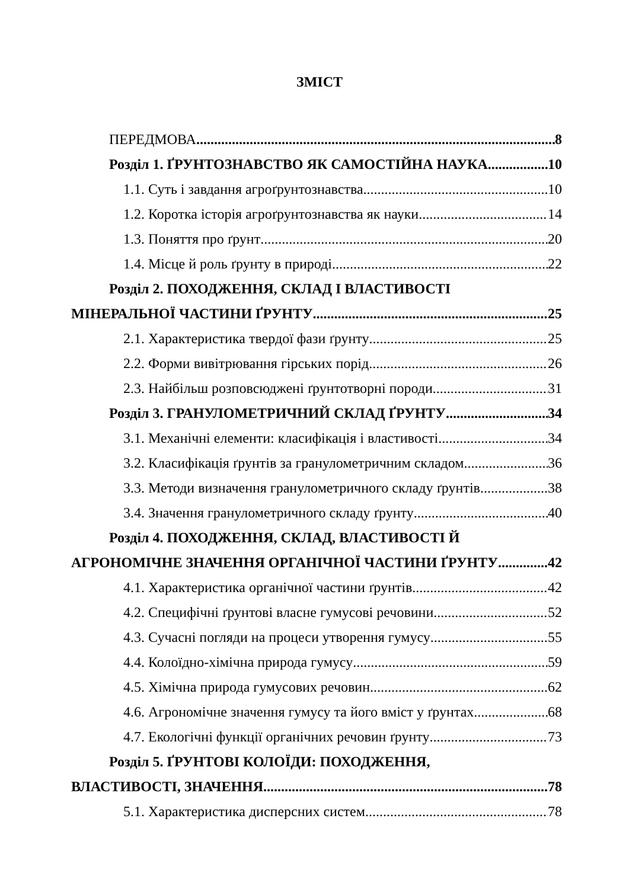ЗМІСТ
ПЕРЕДМОВА 8
Розділ 1. ҐРУНТОЗНАВСТВО ЯК САМОСТІЙНА НАУКА 10
1.1. Суть і завдання агроґрунтознавства 10
1.2. Коротка історія агроґрунтознавства як науки 14
1.3. Поняття про ґрунт 20
1.4. Місце й роль ґрунту в природі 22
Розділ 2. ПОХОДЖЕННЯ, СКЛАД І ВЛАСТИВОСТІ
МІНЕРАЛЬНОЇ ЧАСТИНИ ҐРУНТУ 25
2.1. Характеристика твердої фази ґрунту 25
2.2. Форми вивітрювання гірських порід 26
2.3. Найбільш розповсюджені ґрунтотворні породи 31
Розділ 3. ГРАНУЛОМЕТРИЧНИЙ СКЛАД ҐРУНТУ 34
3.1. Механічні елементи: класифікація і властивості 34
3.2. Класифікація ґрунтів за гранулометричним складом 36
3.3. Методи визначення гранулометричного складу ґрунтів 38
3.4. Значення гранулометричного складу ґрунту 40
Розділ 4. ПОХОДЖЕННЯ, СКЛАД, ВЛАСТИВОСТІ Й
АГРОНОМІЧНЕ ЗНАЧЕННЯ ОРГАНІЧНОЇ ЧАСТИНИ ҐРУНТУ 42
4.1. Характеристика органічної частини ґрунтів 42
4.2. Специфічні ґрунтові власне гумусові речовини 52
4.3. Сучасні погляди на процеси утворення гумусу 55
4.4. Колоїдно-хімічна природа гумусу 59
4.5. Хімічна природа гумусових речовин 62
4.6. Агрономічне значення гумусу та його вміст у ґрунтах 68
4.7. Екологічні функції органічних речовин ґрунту 73
Розділ 5. ҐРУНТОВІ КОЛОЇДИ: ПОХОДЖЕННЯ,
ВЛАСТИВОСТІ, ЗНАЧЕННЯ 78
5.1. Характеристика дисперсних систем 78